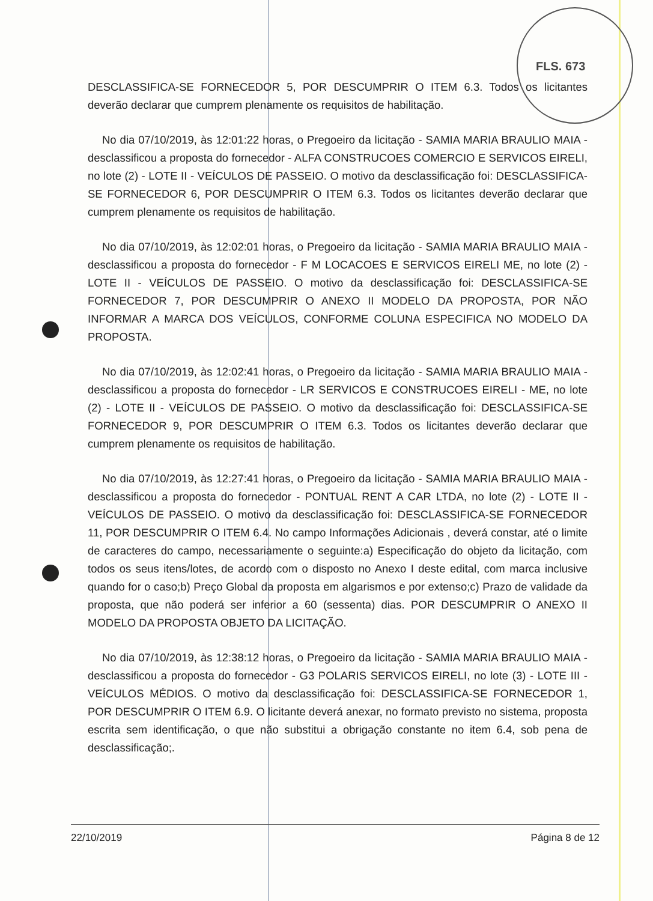FLS. 673
DESCLASSIFICA-SE FORNECEDOR 5, POR DESCUMPRIR O ITEM 6.3. Todos os licitantes deverão declarar que cumprem plenamente os requisitos de habilitação.
No dia 07/10/2019, às 12:01:22 horas, o Pregoeiro da licitação - SAMIA MARIA BRAULIO MAIA - desclassificou a proposta do fornecedor - ALFA CONSTRUCOES COMERCIO E SERVICOS EIRELI, no lote (2) - LOTE II - VEÍCULOS DE PASSEIO. O motivo da desclassificação foi: DESCLASSIFICA-SE FORNECEDOR 6, POR DESCUMPRIR O ITEM 6.3. Todos os licitantes deverão declarar que cumprem plenamente os requisitos de habilitação.
No dia 07/10/2019, às 12:02:01 horas, o Pregoeiro da licitação - SAMIA MARIA BRAULIO MAIA - desclassificou a proposta do fornecedor - F M LOCACOES E SERVICOS EIRELI ME, no lote (2) - LOTE II - VEÍCULOS DE PASSEIO. O motivo da desclassificação foi: DESCLASSIFICA-SE FORNECEDOR 7, POR DESCUMPRIR O ANEXO II MODELO DA PROPOSTA, POR NÃO INFORMAR A MARCA DOS VEÍCULOS, CONFORME COLUNA ESPECIFICA NO MODELO DA PROPOSTA.
No dia 07/10/2019, às 12:02:41 horas, o Pregoeiro da licitação - SAMIA MARIA BRAULIO MAIA - desclassificou a proposta do fornecedor - LR SERVICOS E CONSTRUCOES EIRELI - ME, no lote (2) - LOTE II - VEÍCULOS DE PASSEIO. O motivo da desclassificação foi: DESCLASSIFICA-SE FORNECEDOR 9, POR DESCUMPRIR O ITEM 6.3. Todos os licitantes deverão declarar que cumprem plenamente os requisitos de habilitação.
No dia 07/10/2019, às 12:27:41 horas, o Pregoeiro da licitação - SAMIA MARIA BRAULIO MAIA - desclassificou a proposta do fornecedor - PONTUAL RENT A CAR LTDA, no lote (2) - LOTE II - VEÍCULOS DE PASSEIO. O motivo da desclassificação foi: DESCLASSIFICA-SE FORNECEDOR 11, POR DESCUMPRIR O ITEM 6.4. No campo Informações Adicionais , deverá constar, até o limite de caracteres do campo, necessariamente o seguinte:a) Especificação do objeto da licitação, com todos os seus itens/lotes, de acordo com o disposto no Anexo I deste edital, com marca inclusive quando for o caso;b) Preço Global da proposta em algarismos e por extenso;c) Prazo de validade da proposta, que não poderá ser inferior a 60 (sessenta) dias. POR DESCUMPRIR O ANEXO II MODELO DA PROPOSTA OBJETO DA LICITAÇÃO.
No dia 07/10/2019, às 12:38:12 horas, o Pregoeiro da licitação - SAMIA MARIA BRAULIO MAIA - desclassificou a proposta do fornecedor - G3 POLARIS SERVICOS EIRELI, no lote (3) - LOTE III - VEÍCULOS MÉDIOS. O motivo da desclassificação foi: DESCLASSIFICA-SE FORNECEDOR 1, POR DESCUMPRIR O ITEM 6.9. O licitante deverá anexar, no formato previsto no sistema, proposta escrita sem identificação, o que não substitui a obrigação constante no item 6.4, sob pena de desclassificação;.
22/10/2019 Página 8 de 12